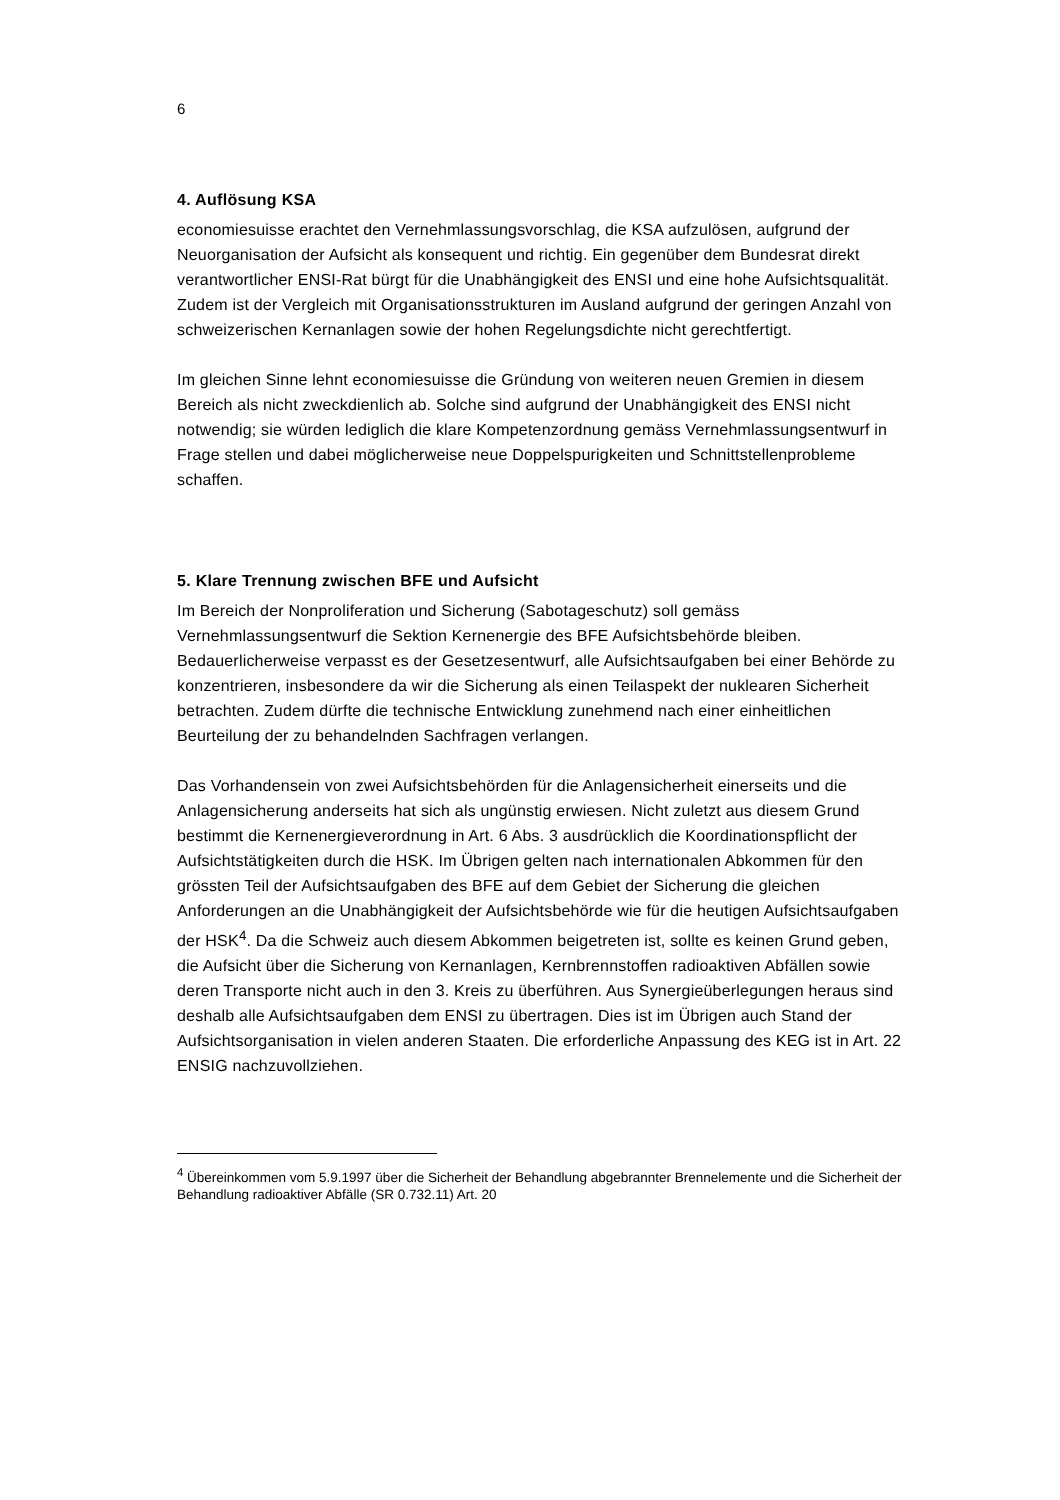6
4. Auflösung KSA
economiesuisse erachtet den Vernehmlassungsvorschlag, die KSA aufzulösen, aufgrund der Neuorganisation der Aufsicht als konsequent und richtig. Ein gegenüber dem Bundesrat direkt verantwortlicher ENSI-Rat bürgt für die Unabhängigkeit des ENSI und eine hohe Aufsichtsqualität. Zudem ist der Vergleich mit Organisationsstrukturen im Ausland aufgrund der geringen Anzahl von schweizerischen Kernanlagen sowie der hohen Regelungsdichte nicht gerechtfertigt.
Im gleichen Sinne lehnt economiesuisse die Gründung von weiteren neuen Gremien in diesem Bereich als nicht zweckdienlich ab. Solche sind aufgrund der Unabhängigkeit des ENSI nicht notwendig; sie würden lediglich die klare Kompetenzordnung gemäss Vernehmlassungsentwurf in Frage stellen und dabei möglicherweise neue Doppelspurigkeiten und Schnittstellenprobleme schaffen.
5. Klare Trennung zwischen BFE und Aufsicht
Im Bereich der Nonproliferation und Sicherung (Sabotageschutz) soll gemäss Vernehmlassungsentwurf die Sektion Kernenergie des BFE Aufsichtsbehörde bleiben. Bedauerlicherweise verpasst es der Gesetzesentwurf, alle Aufsichtsaufgaben bei einer Behörde zu konzentrieren, insbesondere da wir die Sicherung als einen Teilaspekt der nuklearen Sicherheit betrachten. Zudem dürfte die technische Entwicklung zunehmend nach einer einheitlichen Beurteilung der zu behandelnden Sachfragen verlangen.
Das Vorhandensein von zwei Aufsichtsbehörden für die Anlagensicherheit einerseits und die Anlagensicherung anderseits hat sich als ungünstig erwiesen. Nicht zuletzt aus diesem Grund bestimmt die Kernenergieverordnung in Art. 6 Abs. 3 ausdrücklich die Koordinationspflicht der Aufsichtstätigkeiten durch die HSK. Im Übrigen gelten nach internationalen Abkommen für den grössten Teil der Aufsichtsaufgaben des BFE auf dem Gebiet der Sicherung die gleichen Anforderungen an die Unabhängigkeit der Aufsichtsbehörde wie für die heutigen Aufsichtsaufgaben der HSK<sup>4</sup>. Da die Schweiz auch diesem Abkommen beigetreten ist, sollte es keinen Grund geben, die Aufsicht über die Sicherung von Kernanlagen, Kernbrennstoffen radioaktiven Abfällen sowie deren Transporte nicht auch in den 3. Kreis zu überführen. Aus Synergieüberlegungen heraus sind deshalb alle Aufsichtsaufgaben dem ENSI zu übertragen. Dies ist im Übrigen auch Stand der Aufsichtsorganisation in vielen anderen Staaten. Die erforderliche Anpassung des KEG ist in Art. 22 ENSIG nachzuvollziehen.
<sup>4</sup> Übereinkommen vom 5.9.1997 über die Sicherheit der Behandlung abgebrannter Brennelemente und die Sicherheit der Behandlung radioaktiver Abfälle (SR 0.732.11) Art. 20